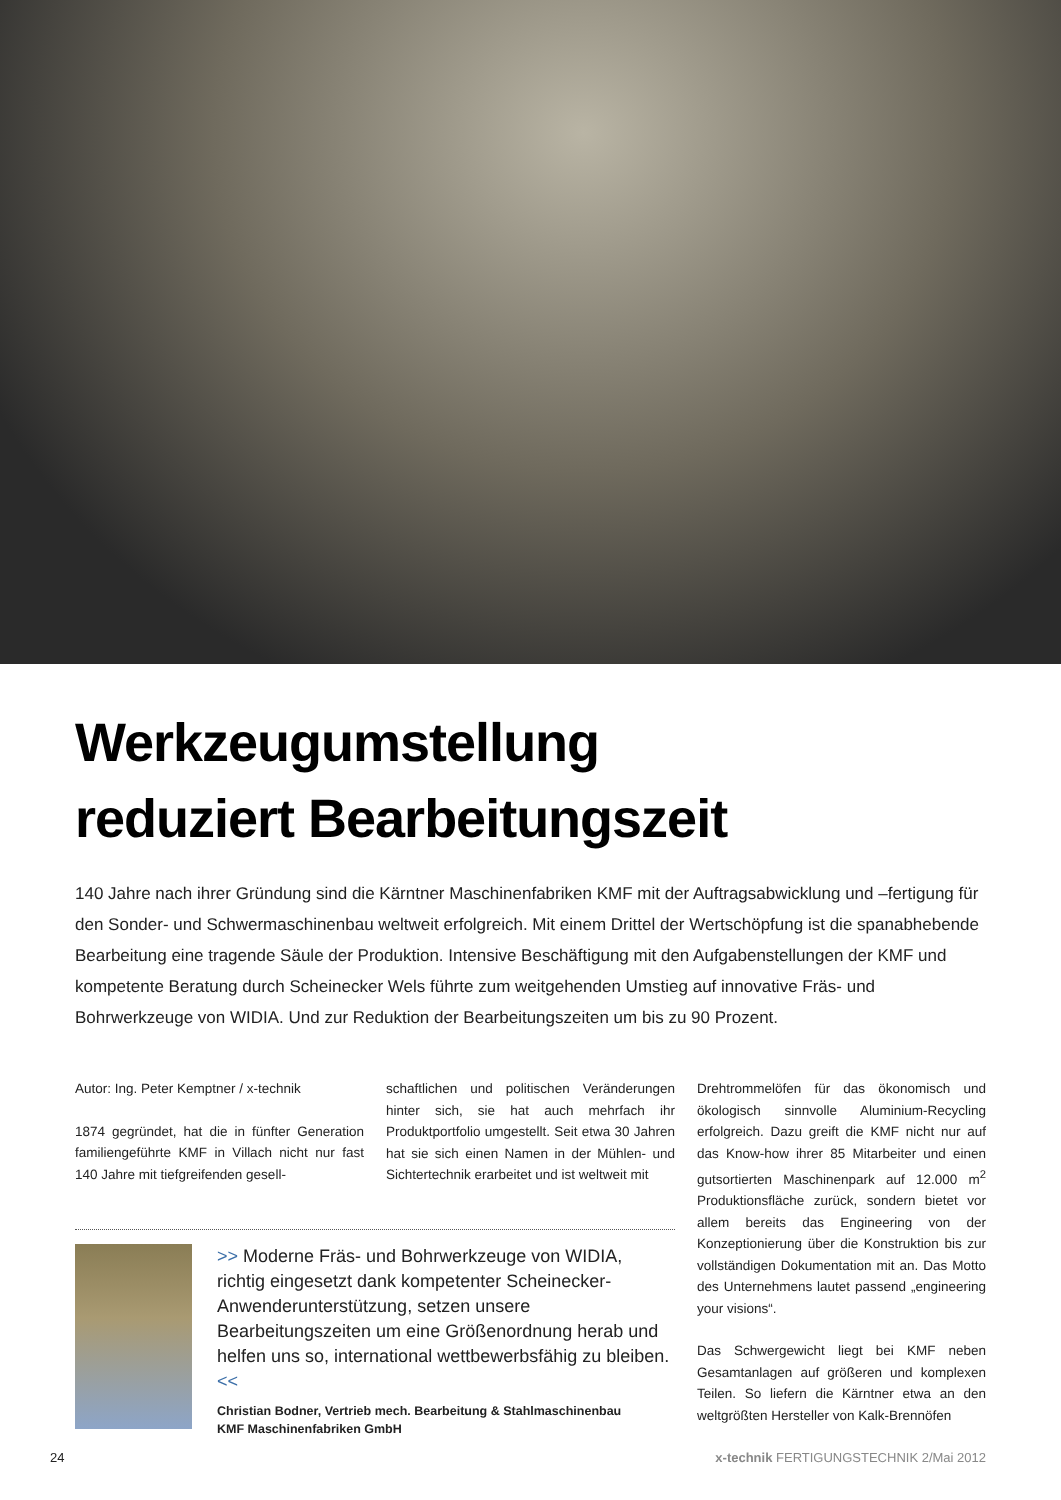Werkzeugumstellung
reduziert Bearbeitungszeit
140 Jahre nach ihrer Gründung sind die Kärntner Maschinenfabriken KMF mit der Auftragsabwicklung und –fertigung für den Sonder- und Schwermaschinenbau weltweit erfolgreich. Mit einem Drittel der Wertschöpfung ist die spanabhebende Bearbeitung eine tragende Säule der Produktion. Intensive Beschäftigung mit den Aufgabenstellungen der KMF und kompetente Beratung durch Scheinecker Wels führte zum weitgehenden Umstieg auf innovative Fräs- und Bohrwerkzeuge von WIDIA. Und zur Reduktion der Bearbeitungszeiten um bis zu 90 Prozent.
Autor: Ing. Peter Kemptner / x-technik
1874 gegründet, hat die in fünfter Generation familiengeführte KMF in Villach nicht nur fast 140 Jahre mit tiefgreifenden gesell-
schaftlichen und politischen Veränderungen hinter sich, sie hat auch mehrfach ihr Produktportfolio umgestellt. Seit etwa 30 Jahren hat sie sich einen Namen in der Mühlen- und Sichtertechnik erarbeitet und ist weltweit mit
>> Moderne Fräs- und Bohrwerkzeuge von WIDIA, richtig eingesetzt dank kompetenter Scheinecker-Anwenderunterstützung, setzen unsere Bearbeitungszeiten um eine Größenordnung herab und helfen uns so, international wettbewerbsfähig zu bleiben. <<
Christian Bodner, Vertrieb mech. Bearbeitung & Stahlmaschinenbau
KMF Maschinenfabriken GmbH
Drehtrommelöfen für das ökonomisch und ökologisch sinnvolle Aluminium-Recycling erfolgreich. Dazu greift die KMF nicht nur auf das Know-how ihrer 85 Mitarbeiter und einen gutsortierten Maschinenpark auf 12.000 m<sup>2</sup> Produktionsfläche zurück, sondern bietet vor allem bereits das Engineering von der Konzeptionierung über die Konstruktion bis zur vollständigen Dokumentation mit an. Das Motto des Unternehmens lautet passend „engineering your visions“.
Das Schwergewicht liegt bei KMF neben Gesamtanlagen auf größeren und komplexen Teilen. So liefern die Kärntner etwa an den weltgrößten Hersteller von Kalk-Brennöfen
24 x-technik FERTIGUNGSTECHNIK 2/Mai 2012